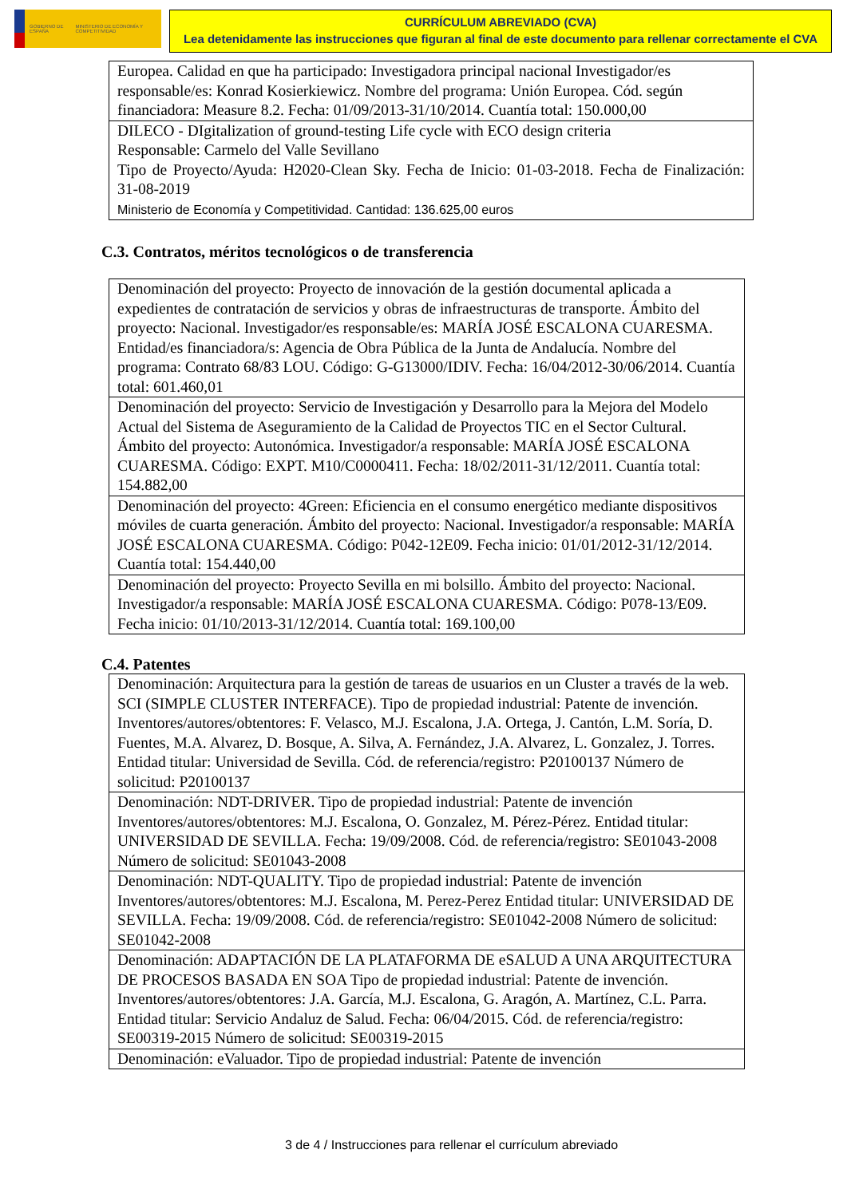GOBIERNO DE ESPAÑA MINISTERIO DE ECONOMÍA Y COMPETITIVIDAD
CURRÍCULUM ABREVIADO (CVA)
Lea detenidamente las instrucciones que figuran al final de este documento para rellenar correctamente el CVA
| Europea. Calidad en que ha participado: Investigadora principal nacional Investigador/es responsable/es: Konrad Kosierkiewicz. Nombre del programa: Unión Europea. Cód. según financiadora: Measure 8.2. Fecha: 01/09/2013-31/10/2014. Cuantía total: 150.000,00 |
| DILECO - DIgitalization of ground-testing Life cycle with ECO design criteria Responsable: Carmelo del Valle Sevillano Tipo de Proyecto/Ayuda: H2020-Clean Sky. Fecha de Inicio: 01-03-2018. Fecha de Finalización: 31-08-2019 Ministerio de Economía y Competitividad. Cantidad: 136.625,00 euros |
C.3. Contratos, méritos tecnológicos o de transferencia
| Denominación del proyecto: Proyecto de innovación de la gestión documental aplicada a expedientes de contratación de servicios y obras de infraestructuras de transporte. Ámbito del proyecto: Nacional. Investigador/es responsable/es: MARÍA JOSÉ ESCALONA CUARESMA. Entidad/es financiadora/s: Agencia de Obra Pública de la Junta de Andalucía. Nombre del programa: Contrato 68/83 LOU. Código: G-G13000/IDIV. Fecha: 16/04/2012-30/06/2014. Cuantía total: 601.460,01 |
| Denominación del proyecto: Servicio de Investigación y Desarrollo para la Mejora del Modelo Actual del Sistema de Aseguramiento de la Calidad de Proyectos TIC en el Sector Cultural. Ámbito del proyecto: Autonómica. Investigador/a responsable: MARÍA JOSÉ ESCALONA CUARESMA. Código: EXPT. M10/C0000411. Fecha: 18/02/2011-31/12/2011. Cuantía total: 154.882,00 |
| Denominación del proyecto: 4Green: Eficiencia en el consumo energético mediante dispositivos móviles de cuarta generación. Ámbito del proyecto: Nacional. Investigador/a responsable: MARÍA JOSÉ ESCALONA CUARESMA. Código: P042-12E09. Fecha inicio: 01/01/2012-31/12/2014. Cuantía total: 154.440,00 |
| Denominación del proyecto: Proyecto Sevilla en mi bolsillo. Ámbito del proyecto: Nacional. Investigador/a responsable: MARÍA JOSÉ ESCALONA CUARESMA. Código: P078-13/E09. Fecha inicio: 01/10/2013-31/12/2014. Cuantía total: 169.100,00 |
C.4. Patentes
| Denominación: Arquitectura para la gestión de tareas de usuarios en un Cluster a través de la web. SCI (SIMPLE CLUSTER INTERFACE). Tipo de propiedad industrial: Patente de invención. Inventores/autores/obtentores: F. Velasco, M.J. Escalona, J.A. Ortega, J. Cantón, L.M. Soría, D. Fuentes, M.A. Alvarez, D. Bosque, A. Silva, A. Fernández, J.A. Alvarez, L. Gonzalez, J. Torres. Entidad titular: Universidad de Sevilla. Cód. de referencia/registro: P20100137 Número de solicitud: P20100137 |
| Denominación: NDT-DRIVER. Tipo de propiedad industrial: Patente de invención Inventores/autores/obtentores: M.J. Escalona, O. Gonzalez, M. Pérez-Pérez. Entidad titular: UNIVERSIDAD DE SEVILLA. Fecha: 19/09/2008. Cód. de referencia/registro: SE01043-2008 Número de solicitud: SE01043-2008 |
| Denominación: NDT-QUALITY. Tipo de propiedad industrial: Patente de invención Inventores/autores/obtentores: M.J. Escalona, M. Perez-Perez Entidad titular: UNIVERSIDAD DE SEVILLA. Fecha: 19/09/2008. Cód. de referencia/registro: SE01042-2008 Número de solicitud: SE01042-2008 |
| Denominación: ADAPTACIÓN DE LA PLATAFORMA DE eSALUD A UNA ARQUITECTURA DE PROCESOS BASADA EN SOA Tipo de propiedad industrial: Patente de invención. Inventores/autores/obtentores: J.A. García, M.J. Escalona, G. Aragón, A. Martínez, C.L. Parra. Entidad titular: Servicio Andaluz de Salud. Fecha: 06/04/2015. Cód. de referencia/registro: SE00319-2015 Número de solicitud: SE00319-2015 |
| Denominación: eValuador. Tipo de propiedad industrial: Patente de invención |
3 de 4 / Instrucciones para rellenar el currículum abreviado